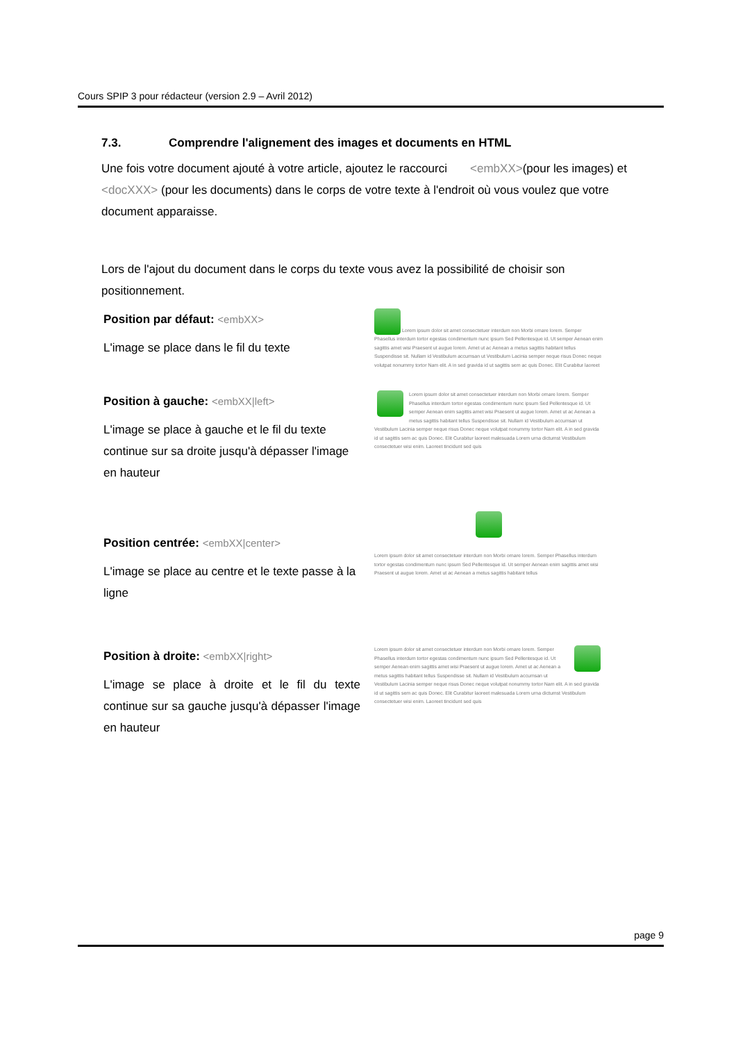Cours SPIP 3 pour rédacteur (version 2.9 – Avril 2012)
7.3. Comprendre l'alignement des images et documents en HTML
Une fois votre document ajouté à votre article, ajoutez le raccourci <embXX>(pour les images) et <docXXX> (pour les documents) dans le corps de votre texte à l'endroit où vous voulez que votre document apparaisse.
Lors de l'ajout du document dans le corps du texte vous avez la possibilité de choisir son positionnement.
Position par défaut: <embXX>
L'image se place dans le fil du texte
Lorem ipsum dolor sit amet consectetuer interdum non Morbi ornare lorem. Semper Phasellus interdum tortor egestas condimentum nunc ipsum Sed Pellentesque id. Ut semper Aenean enim sagittis amet wisi Praesent ut augue lorem. Amet ut ac Aenean a metus sagittis habitant tellus Suspendisse sit. Nullam id Vestibulum accumsan ut Vestibulum Lacinia semper neque risus Donec neque volutpat nonummy tortor Nam elit. A in sed gravida id ut sagittis sem ac quis Donec. Elit Curabitur laoreet
Position à gauche: <embXX|left>
L'image se place à gauche et le fil du texte continue sur sa droite jusqu'à dépasser l'image en hauteur
Lorem ipsum dolor sit amet consectetuer interdum non Morbi ornare lorem. Semper Phasellus interdum tortor egestas condimentum nunc ipsum Sed Pellentesque id. Ut semper Aenean enim sagittis amet wisi Praesent ut augue lorem. Amet ut ac Aenean a metus sagittis habitant tellus Suspendisse sit. Nullam id Vestibulum accumsan ut Vestibulum Lacinia semper neque risus Donec neque volutpat nonummy tortor Nam elit. A in sed gravida id ut sagittis sem ac quis Donec. Elit Curabitur laoreet malesuada Lorem urna dictumst Vestibulum consectetuer wisi enim. Laoreet tincidunt sed quis
Position centrée: <embXX|center>
L'image se place au centre et le texte passe à la ligne
Lorem ipsum dolor sit amet consectetuer interdum non Morbi ornare lorem. Semper Phasellus interdum tortor egestas condimentum nunc ipsum Sed Pellentesque id. Ut semper Aenean enim sagittis amet wisi Praesent ut augue lorem. Amet ut ac Aenean a metus sagittis habitant tellus
Position à droite: <embXX|right>
L'image se place à droite et le fil du texte continue sur sa gauche jusqu'à dépasser l'image en hauteur
Lorem ipsum dolor sit amet consectetuer interdum non Morbi ornare lorem. Semper Phasellus interdum tortor egestas condimentum nunc ipsum Sed Pellentesque id. Ut semper Aenean enim sagittis amet wisi Praesent ut augue lorem. Amet ut ac Aenean a metus sagittis habitant tellus Suspendisse sit. Nullam id Vestibulum accumsan ut Vestibulum Lacinia semper neque risus Donec neque volutpat nonummy tortor Nam elit. A in sed gravida id ut sagittis sem ac quis Donec. Elit Curabitur laoreet malesuada Lorem urna dictumst Vestibulum consectetuer wisi enim. Laoreet tincidunt sed quis
page 9